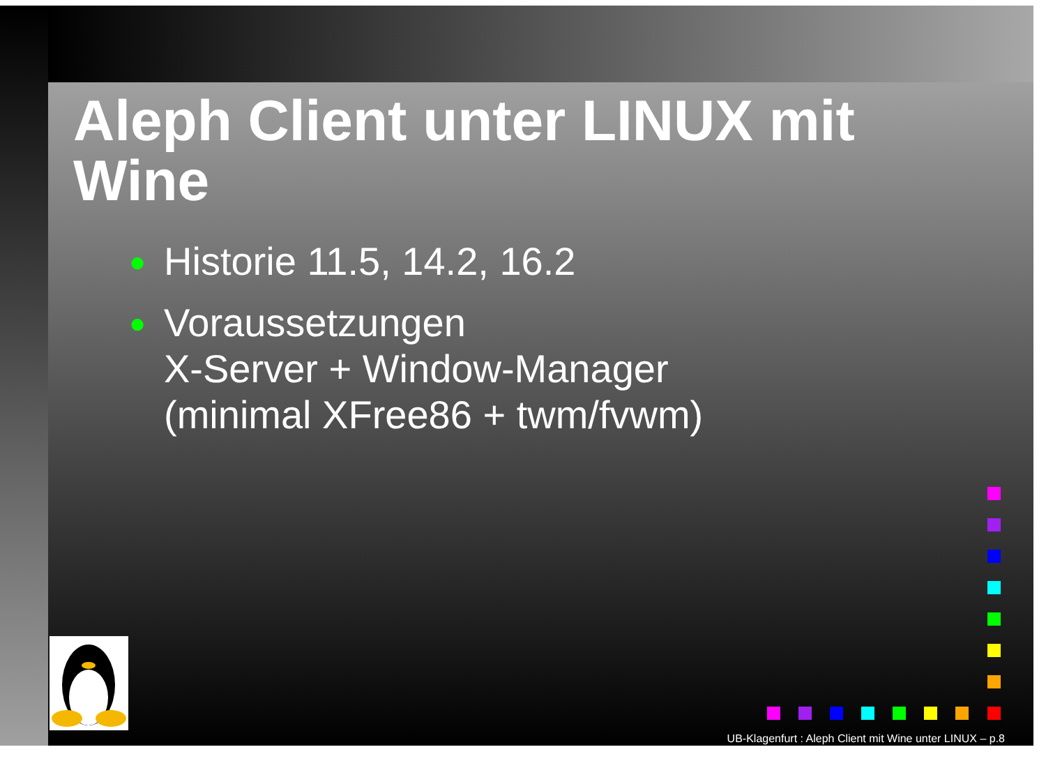Aleph Client unter LINUX mit Wine
● Historie 11.5, 14.2, 16.2
● Voraussetzungen
X-Server + Window-Manager
(minimal XFree86 + twm/fvwm)
UB-Klagenfurt : Aleph Client mit Wine unter LINUX – p.8